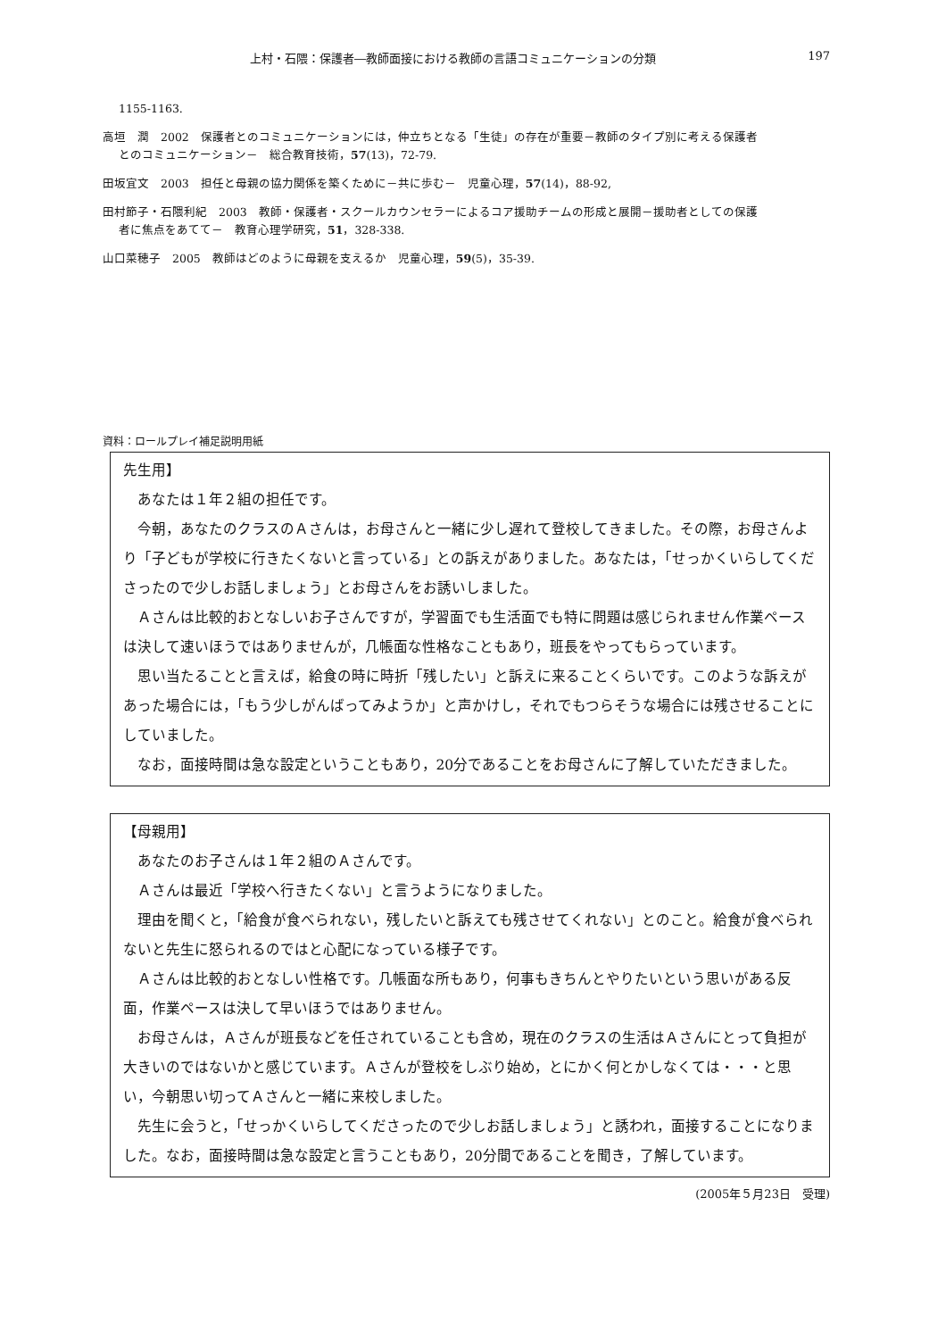上村・石隈：保護者―教師面接における教師の言語コミュニケーションの分類 197
1155-1163.
高垣　潤　2002　保護者とのコミュニケーションには，仲立ちとなる「生徒」の存在が重要－教師のタイプ別に考える保護者
とのコミュニケーション－　総合教育技術，57(13)，72-79.
田坂宜文　2003　担任と母親の協力関係を築くために－共に歩む－　児童心理，57(14)，88-92,
田村節子・石隈利紀　2003　教師・保護者・スクールカウンセラーによるコア援助チームの形成と展開－援助者としての保護
者に焦点をあてて－　教育心理学研究，51，328-338.
山口菜穂子　2005　教師はどのように母親を支えるか　児童心理，59(5)，35-39.
資料：ロールプレイ補足説明用紙
先生用】
あなたは１年２組の担任です。
今朝，あなたのクラスのＡさんは，お母さんと一緒に少し遅れて登校してきました。その際，お母さんより「子どもが学校に行きたくないと言っている」との訴えがありました。あなたは，「せっかくいらしてくださったので少しお話しましょう」とお母さんをお誘いしました。
Ａさんは比較的おとなしいお子さんですが，学習面でも生活面でも特に問題は感じられません作業ペースは決して速いほうではありませんが，几帳面な性格なこともあり，班長をやってもらっています。
思い当たることと言えば，給食の時に時折「残したい」と訴えに来ることくらいです。このような訴えがあった場合には，「もう少しがんばってみようか」と声かけし，それでもつらそうな場合には残させることにしていました。
なお，面接時間は急な設定ということもあり，20分であることをお母さんに了解していただきました。
【母親用】
あなたのお子さんは１年２組のＡさんです。
Ａさんは最近「学校へ行きたくない」と言うようになりました。
理由を聞くと，「給食が食べられない，残したいと訴えても残させてくれない」とのこと。給食が食べられないと先生に怒られるのではと心配になっている様子です。
Ａさんは比較的おとなしい性格です。几帳面な所もあり，何事もきちんとやりたいという思いがある反面，作業ペースは決して早いほうではありません。
お母さんは，Ａさんが班長などを任されていることも含め，現在のクラスの生活はＡさんにとって負担が大きいのではないかと感じています。Ａさんが登校をしぶり始め，とにかく何とかしなくては・・・と思い，今朝思い切ってＡさんと一緒に来校しました。
先生に会うと，「せっかくいらしてくださったので少しお話しましょう」と誘われ，面接することになりました。なお，面接時間は急な設定と言うこともあり，20分間であることを聞き，了解しています。
(2005年５月23日　受理)